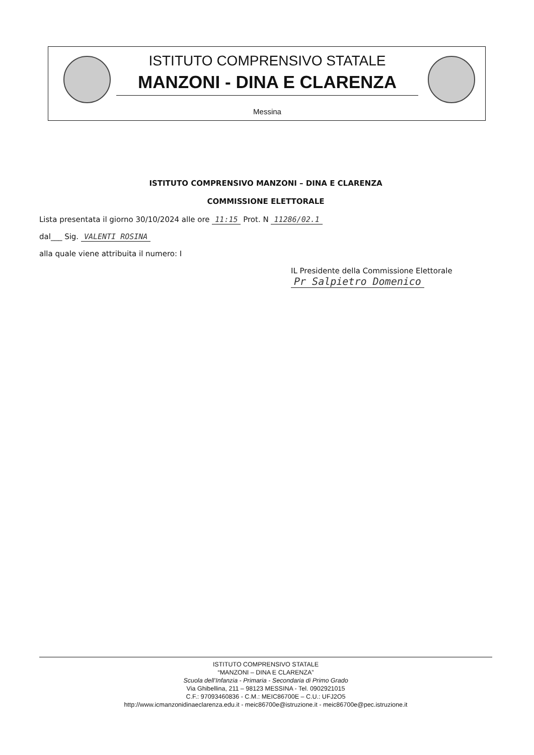ISTITUTO COMPRENSIVO STATALE
MANZONI - DINA E CLARENZA
Messina
ISTITUTO COMPRENSIVO MANZONI – DINA E CLARENZA
COMMISSIONE ELETTORALE
Lista presentata il giorno 30/10/2024 alle ore 11:15 Prot. N 11286/02.1
dal___ Sig. VALENTI ROSINA
alla quale viene attribuita il numero: I
IL Presidente della Commissione Elettorale
Pr Salpietro Domenico
ISTITUTO COMPRENSIVO STATALE
“MANZONI – DINA E CLARENZA”
Scuola dell’Infanzia - Primaria - Secondaria di Primo Grado
Via Ghibellina, 211 – 98123 MESSINA - Tel. 0902921015
C.F.: 97093460836 - C.M.: MEIC86700E – C.U.: UFJ2O5
http://www.icmanzonidinaeclarenza.edu.it - meic86700e@istruzione.it - meic86700e@pec.istruzione.it